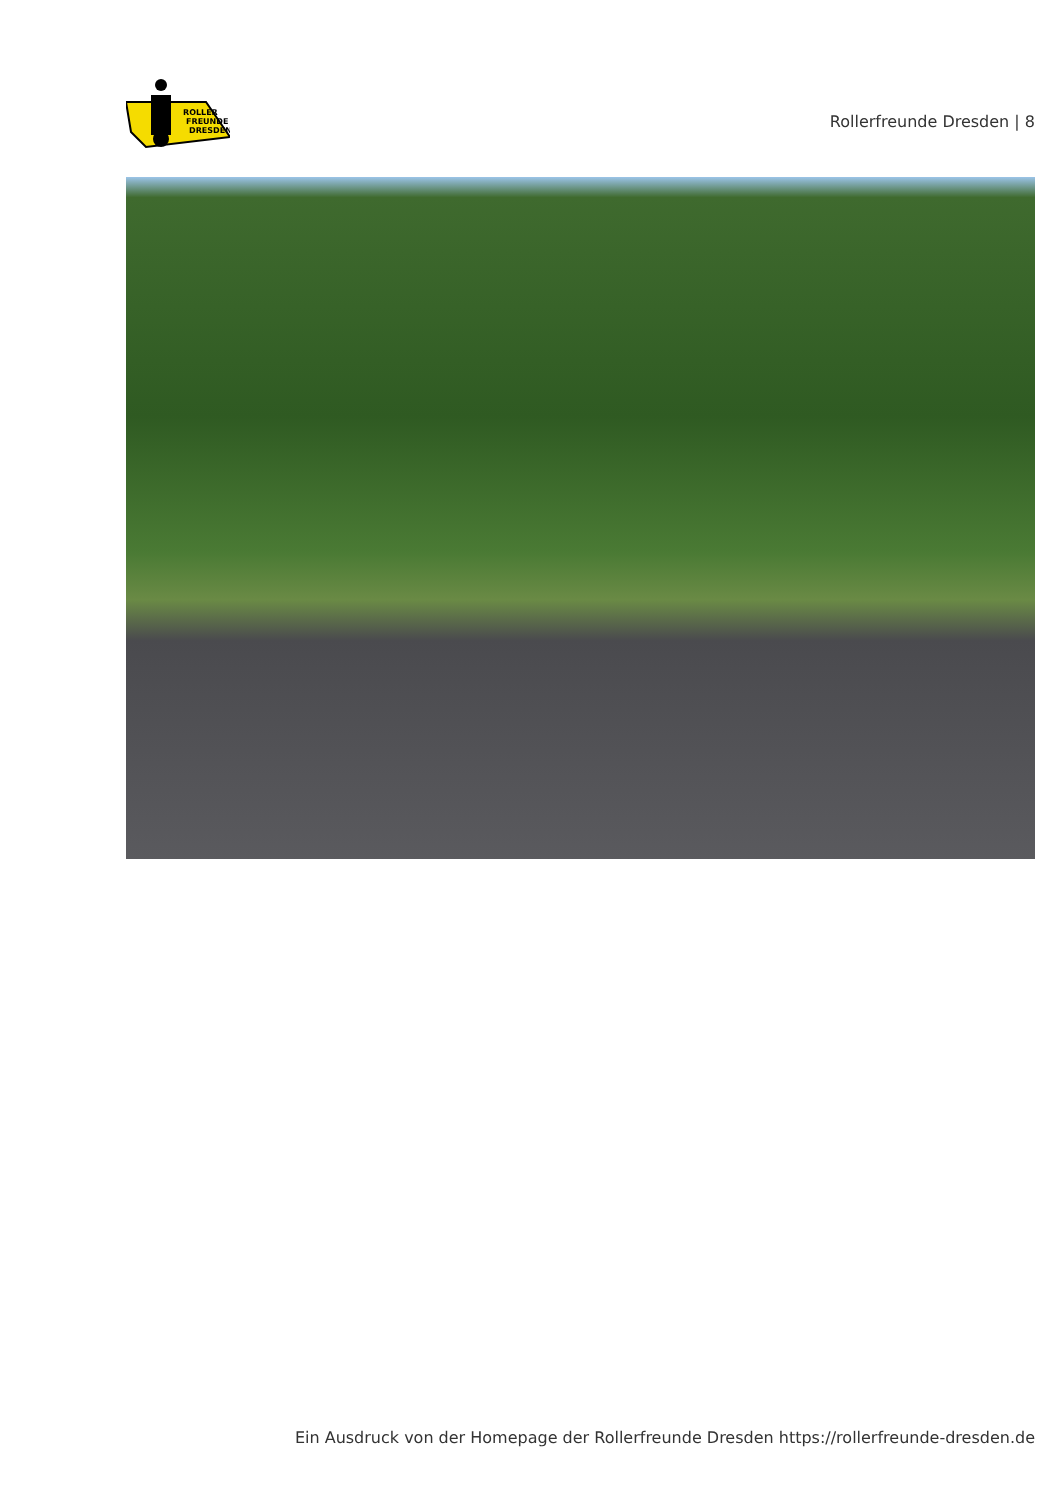ROLLER
FREUNDE
DRESDEN
Rollerfreunde Dresden | 8
Ein Ausdruck von der Homepage der Rollerfreunde Dresden https://rollerfreunde-dresden.de